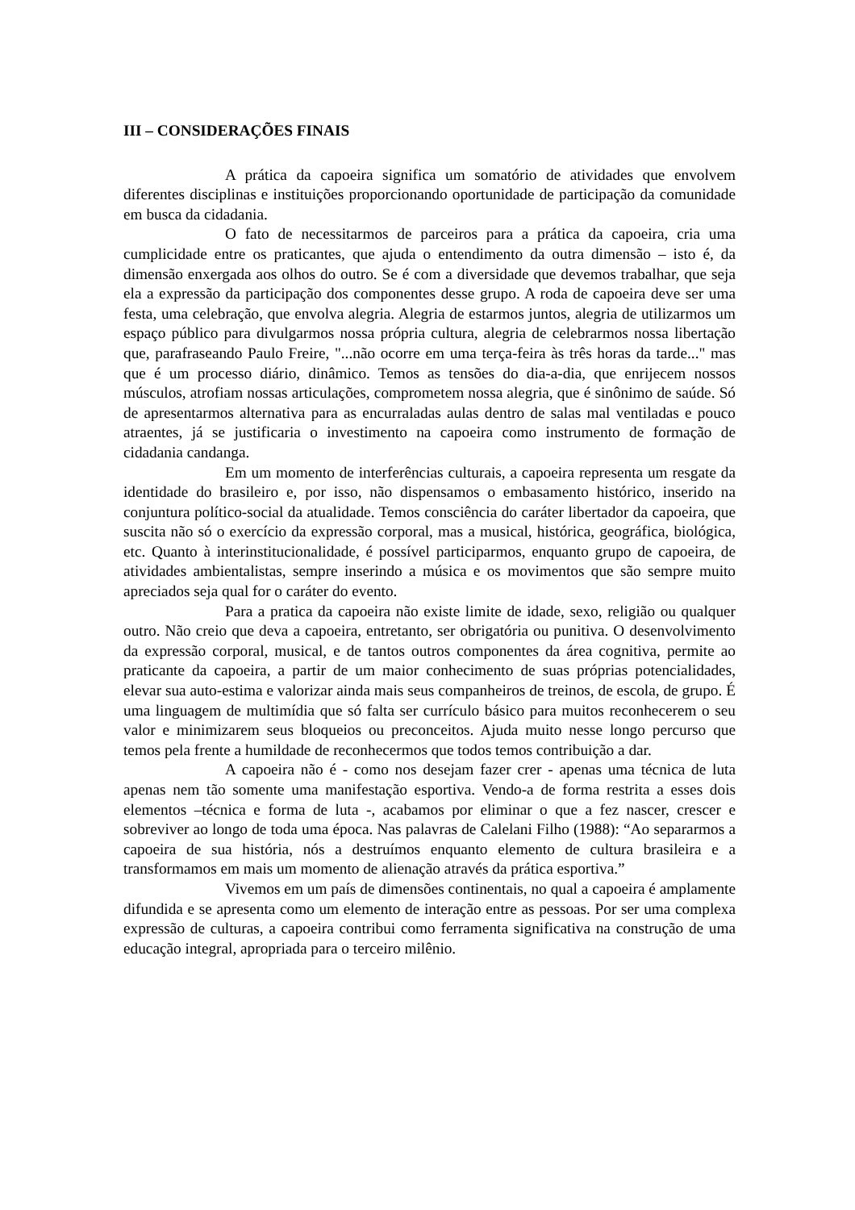III – CONSIDERAÇÕES FINAIS
A prática da capoeira significa um somatório de atividades que envolvem diferentes disciplinas e instituições proporcionando oportunidade de participação da comunidade em busca da cidadania.
O fato de necessitarmos de parceiros para a prática da capoeira, cria uma cumplicidade entre os praticantes, que ajuda o entendimento da outra dimensão – isto é, da dimensão enxergada aos olhos do outro. Se é com a diversidade que devemos trabalhar, que seja ela a expressão da participação dos componentes desse grupo. A roda de capoeira deve ser uma festa, uma celebração, que envolva alegria. Alegria de estarmos juntos, alegria de utilizarmos um espaço público para divulgarmos nossa própria cultura, alegria de celebrarmos nossa libertação que, parafraseando Paulo Freire, "...não ocorre em uma terça-feira às três horas da tarde..." mas que é um processo diário, dinâmico. Temos as tensões do dia-a-dia, que enrijecem nossos músculos, atrofiam nossas articulações, comprometem nossa alegria, que é sinônimo de saúde. Só de apresentarmos alternativa para as encurraladas aulas dentro de salas mal ventiladas e pouco atraentes, já se justificaria o investimento na capoeira como instrumento de formação de cidadania candanga.
Em um momento de interferências culturais, a capoeira representa um resgate da identidade do brasileiro e, por isso, não dispensamos o embasamento histórico, inserido na conjuntura político-social da atualidade. Temos consciência do caráter libertador da capoeira, que suscita não só o exercício da expressão corporal, mas a musical, histórica, geográfica, biológica, etc. Quanto à interinstitucionalidade, é possível participarmos, enquanto grupo de capoeira, de atividades ambientalistas, sempre inserindo a música e os movimentos que são sempre muito apreciados seja qual for o caráter do evento.
Para a pratica da capoeira não existe limite de idade, sexo, religião ou qualquer outro. Não creio que deva a capoeira, entretanto, ser obrigatória ou punitiva. O desenvolvimento da expressão corporal, musical, e de tantos outros componentes da área cognitiva, permite ao praticante da capoeira, a partir de um maior conhecimento de suas próprias potencialidades, elevar sua auto-estima e valorizar ainda mais seus companheiros de treinos, de escola, de grupo. É uma linguagem de multimídia que só falta ser currículo básico para muitos reconhecerem o seu valor e minimizarem seus bloqueios ou preconceitos. Ajuda muito nesse longo percurso que temos pela frente a humildade de reconhecermos que todos temos contribuição a dar.
A capoeira não é - como nos desejam fazer crer - apenas uma técnica de luta apenas nem tão somente uma manifestação esportiva. Vendo-a de forma restrita a esses dois elementos –técnica e forma de luta -, acabamos por eliminar o que a fez nascer, crescer e sobreviver ao longo de toda uma época. Nas palavras de Calelani Filho (1988): “Ao separarmos a capoeira de sua história, nós a destruímos enquanto elemento de cultura brasileira e a transformamos em mais um momento de alienação através da prática esportiva.”
Vivemos em um país de dimensões continentais, no qual a capoeira é amplamente difundida e se apresenta como um elemento de interação entre as pessoas. Por ser uma complexa expressão de culturas, a capoeira contribui como ferramenta significativa na construção de uma educação integral, apropriada para o terceiro milênio.